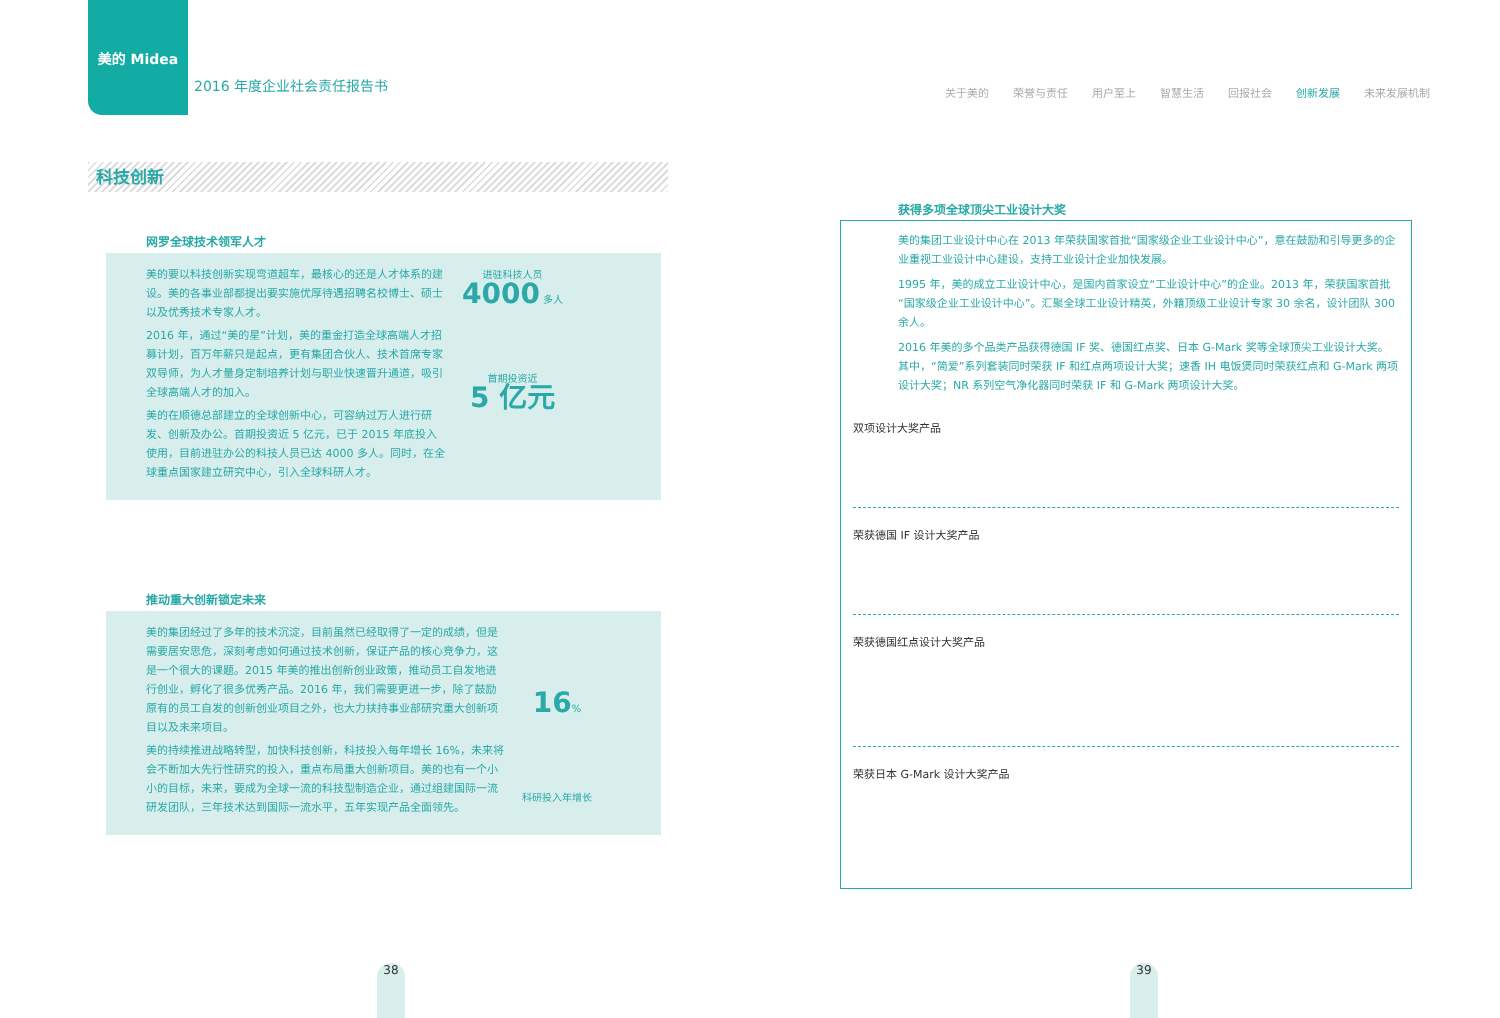美的 Midea
2016 年度企业社会责任报告书
科技创新
网罗全球技术领军人才
美的要以科技创新实现弯道超车，最核心的还是人才体系的建设。美的各事业部都提出要实施优厚待遇招聘名校博士、硕士以及优秀技术专家人才。
2016 年，通过“美的星”计划，美的重金打造全球高端人才招募计划，百万年薪只是起点，更有集团合伙人、技术首席专家双导师，为人才量身定制培养计划与职业快速晋升通道，吸引全球高端人才的加入。
美的在顺德总部建立的全球创新中心，可容纳过万人进行研发、创新及办公。首期投资近 5 亿元，已于 2015 年底投入使用，目前进驻办公的科技人员已达 4000 多人。同时，在全球重点国家建立研究中心，引入全球科研人才。
进驻科技人员
4000 多人
首期投资近
5 亿元
推动重大创新锁定未来
美的集团经过了多年的技术沉淀，目前虽然已经取得了一定的成绩，但是需要居安思危，深刻考虑如何通过技术创新，保证产品的核心竞争力，这是一个很大的课题。2015 年美的推出创新创业政策，推动员工自发地进行创业，孵化了很多优秀产品。2016 年，我们需要更进一步，除了鼓励原有的员工自发的创新创业项目之外，也大力扶持事业部研究重大创新项目以及未来项目。
美的持续推进战略转型，加快科技创新，科技投入每年增长 16%，未来将会不断加大先行性研究的投入，重点布局重大创新项目。美的也有一个小小的目标，未来，要成为全球一流的科技型制造企业，通过组建国际一流研发团队，三年技术达到国际一流水平，五年实现产品全面领先。
16%
科研投入年增长
关于美的 荣誉与责任 用户至上 智慧生活 回报社会 创新发展 未来发展机制
获得多项全球顶尖工业设计大奖
美的集团工业设计中心在 2013 年荣获国家首批“国家级企业工业设计中心”，意在鼓励和引导更多的企业重视工业设计中心建设，支持工业设计企业加快发展。
1995 年，美的成立工业设计中心，是国内首家设立“工业设计中心”的企业。2013 年，荣获国家首批“国家级企业工业设计中心”。汇聚全球工业设计精英，外籍顶级工业设计专家 30 余名，设计团队 300 余人。
2016 年美的多个品类产品获得德国 IF 奖、德国红点奖、日本 G-Mark 奖等全球顶尖工业设计大奖。其中，“简爱”系列套装同时荣获 IF 和红点两项设计大奖；速香 IH 电饭煲同时荣获红点和 G-Mark 两项设计大奖；NR 系列空气净化器同时荣获 IF 和 G-Mark 两项设计大奖。
双项设计大奖产品
荣获德国 IF 设计大奖产品
荣获德国红点设计大奖产品
荣获日本 G-Mark 设计大奖产品
38 39